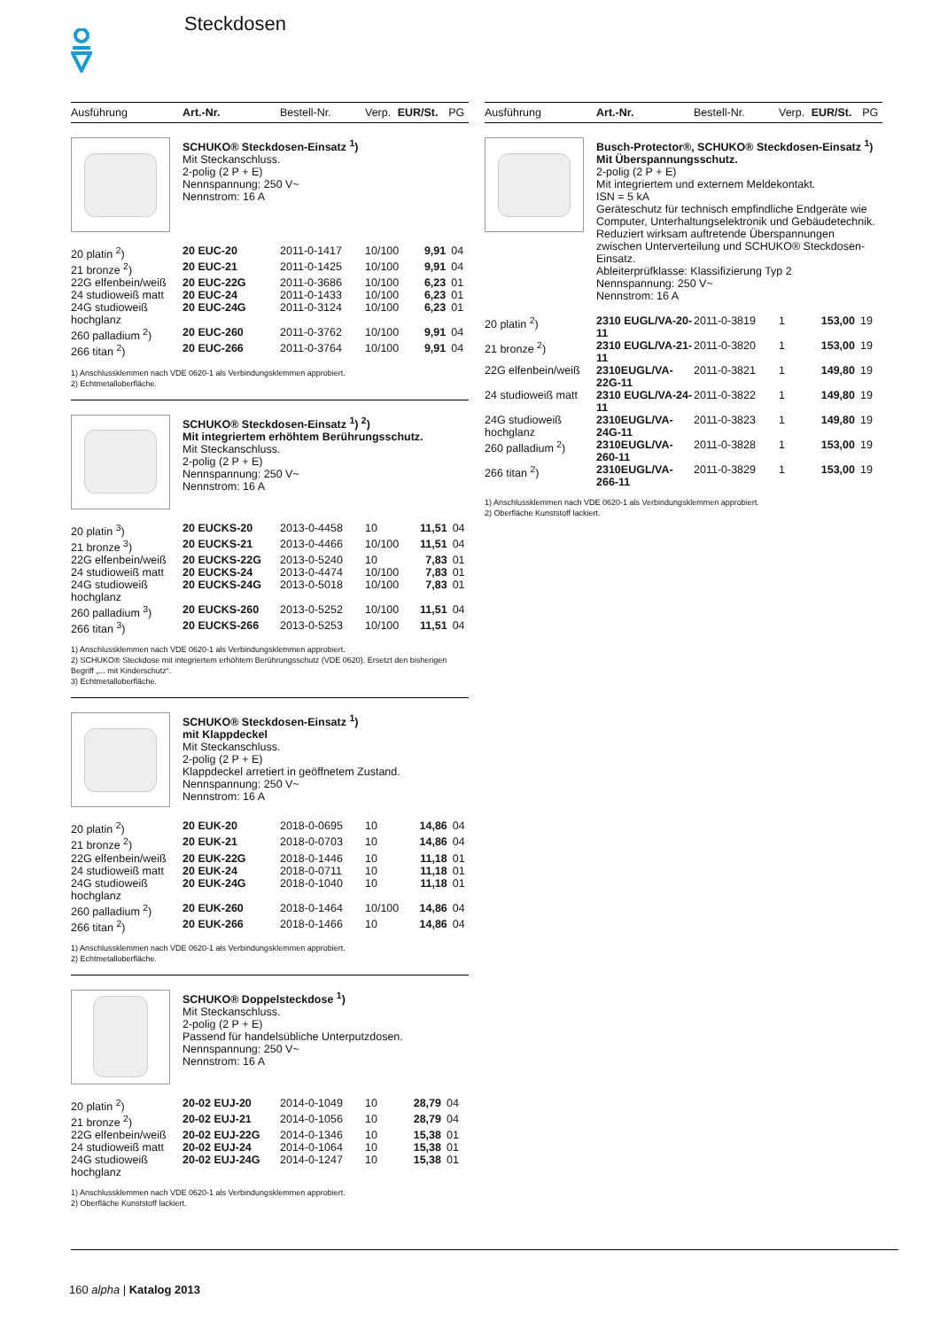Steckdosen
| Ausführung | Art.-Nr. | Bestell-Nr. | Verp. | EUR/St. | PG |
| --- | --- | --- | --- | --- | --- |
SCHUKO® Steckdosen-Einsatz <sup>1</sup>)
Mit Steckanschluss.
2-polig (2 P + E)
Nennspannung: 250 V~
Nennstrom: 16 A
| 20 platin <sup>2</sup>) | 20 EUC-20 | 2011-0-1417 | 10/100 | 9,91 | 04 |
| 21 bronze <sup>2</sup>) | 20 EUC-21 | 2011-0-1425 | 10/100 | 9,91 | 04 |
| 22G elfenbein/weiß | 20 EUC-22G | 2011-0-3686 | 10/100 | 6,23 | 01 |
| 24 studioweiß matt | 20 EUC-24 | 2011-0-1433 | 10/100 | 6,23 | 01 |
| 24G studioweiß hochglanz | 20 EUC-24G | 2011-0-3124 | 10/100 | 6,23 | 01 |
| 260 palladium <sup>2</sup>) | 20 EUC-260 | 2011-0-3762 | 10/100 | 9,91 | 04 |
| 266 titan <sup>2</sup>) | 20 EUC-266 | 2011-0-3764 | 10/100 | 9,91 | 04 |
1) Anschlussklemmen nach VDE 0620-1 als Verbindungsklemmen approbiert.
2) Echtmetalloberfläche.
SCHUKO® Steckdosen-Einsatz <sup>1</sup>) <sup>2</sup>)
Mit integriertem erhöhtem Berührungsschutz.
Mit Steckanschluss.
2-polig (2 P + E)
Nennspannung: 250 V~
Nennstrom: 16 A
| 20 platin <sup>3</sup>) | 20 EUCKS-20 | 2013-0-4458 | 10 | 11,51 | 04 |
| 21 bronze <sup>3</sup>) | 20 EUCKS-21 | 2013-0-4466 | 10/100 | 11,51 | 04 |
| 22G elfenbein/weiß | 20 EUCKS-22G | 2013-0-5240 | 10 | 7,83 | 01 |
| 24 studioweiß matt | 20 EUCKS-24 | 2013-0-4474 | 10/100 | 7,83 | 01 |
| 24G studioweiß hochglanz | 20 EUCKS-24G | 2013-0-5018 | 10/100 | 7,83 | 01 |
| 260 palladium <sup>3</sup>) | 20 EUCKS-260 | 2013-0-5252 | 10/100 | 11,51 | 04 |
| 266 titan <sup>3</sup>) | 20 EUCKS-266 | 2013-0-5253 | 10/100 | 11,51 | 04 |
1) Anschlussklemmen nach VDE 0620-1 als Verbindungsklemmen approbiert.
2) SCHUKO® Steckdose mit integriertem erhöhtem Berührungsschutz (VDE 0620). Ersetzt den bisherigen Begriff „... mit Kinderschutz“.
3) Echtmetalloberfläche.
SCHUKO® Steckdosen-Einsatz <sup>1</sup>)
mit Klappdeckel
Mit Steckanschluss.
2-polig (2 P + E)
Klappdeckel arretiert in geöffnetem Zustand.
Nennspannung: 250 V~
Nennstrom: 16 A
| 20 platin <sup>2</sup>) | 20 EUK-20 | 2018-0-0695 | 10 | 14,86 | 04 |
| 21 bronze <sup>2</sup>) | 20 EUK-21 | 2018-0-0703 | 10 | 14,86 | 04 |
| 22G elfenbein/weiß | 20 EUK-22G | 2018-0-1446 | 10 | 11,18 | 01 |
| 24 studioweiß matt | 20 EUK-24 | 2018-0-0711 | 10 | 11,18 | 01 |
| 24G studioweiß hochglanz | 20 EUK-24G | 2018-0-1040 | 10 | 11,18 | 01 |
| 260 palladium <sup>2</sup>) | 20 EUK-260 | 2018-0-1464 | 10/100 | 14,86 | 04 |
| 266 titan <sup>2</sup>) | 20 EUK-266 | 2018-0-1466 | 10 | 14,86 | 04 |
1) Anschlussklemmen nach VDE 0620-1 als Verbindungsklemmen approbiert.
2) Echtmetalloberfläche.
SCHUKO® Doppelsteckdose <sup>1</sup>)
Mit Steckanschluss.
2-polig (2 P + E)
Passend für handelsübliche Unterputzdosen.
Nennspannung: 250 V~
Nennstrom: 16 A
| 20 platin <sup>2</sup>) | 20-02 EUJ-20 | 2014-0-1049 | 10 | 28,79 | 04 |
| 21 bronze <sup>2</sup>) | 20-02 EUJ-21 | 2014-0-1056 | 10 | 28,79 | 04 |
| 22G elfenbein/weiß | 20-02 EUJ-22G | 2014-0-1346 | 10 | 15,38 | 01 |
| 24 studioweiß matt | 20-02 EUJ-24 | 2014-0-1064 | 10 | 15,38 | 01 |
| 24G studioweiß hochglanz | 20-02 EUJ-24G | 2014-0-1247 | 10 | 15,38 | 01 |
1) Anschlussklemmen nach VDE 0620-1 als Verbindungsklemmen approbiert.
2) Oberfläche Kunststoff lackiert.
| Ausführung | Art.-Nr. | Bestell-Nr. | Verp. | EUR/St. | PG |
| --- | --- | --- | --- | --- | --- |
Busch-Protector®, SCHUKO® Steckdosen-Einsatz <sup>1</sup>)
Mit Überspannungsschutz.
2-polig (2 P + E)
Mit integriertem und externem Meldekontakt.
ISN = 5 kA
Geräteschutz für technisch empfindliche Endgeräte wie Computer, Unterhaltungselektronik und Gebäudetechnik. Reduziert wirksam auftretende Überspannungen zwischen Unterverteilung und SCHUKO® Steckdosen-Einsatz.
Ableiterprüfklasse: Klassifizierung Typ 2
Nennspannung: 250 V~
Nennstrom: 16 A
| 20 platin <sup>2</sup>) | 2310 EUGL/VA-20-11 | 2011-0-3819 | 1 | 153,00 | 19 |
| 21 bronze <sup>2</sup>) | 2310 EUGL/VA-21-11 | 2011-0-3820 | 1 | 153,00 | 19 |
| 22G elfenbein/weiß | 2310EUGL/VA-22G-11 | 2011-0-3821 | 1 | 149,80 | 19 |
| 24 studioweiß matt | 2310 EUGL/VA-24-11 | 2011-0-3822 | 1 | 149,80 | 19 |
| 24G studioweiß hochglanz | 2310EUGL/VA-24G-11 | 2011-0-3823 | 1 | 149,80 | 19 |
| 260 palladium <sup>2</sup>) | 2310EUGL/VA-260-11 | 2011-0-3828 | 1 | 153,00 | 19 |
| 266 titan <sup>2</sup>) | 2310EUGL/VA-266-11 | 2011-0-3829 | 1 | 153,00 | 19 |
1) Anschlussklemmen nach VDE 0620-1 als Verbindungsklemmen approbiert.
2) Oberfläche Kunststoff lackiert.
160 alpha | Katalog 2013